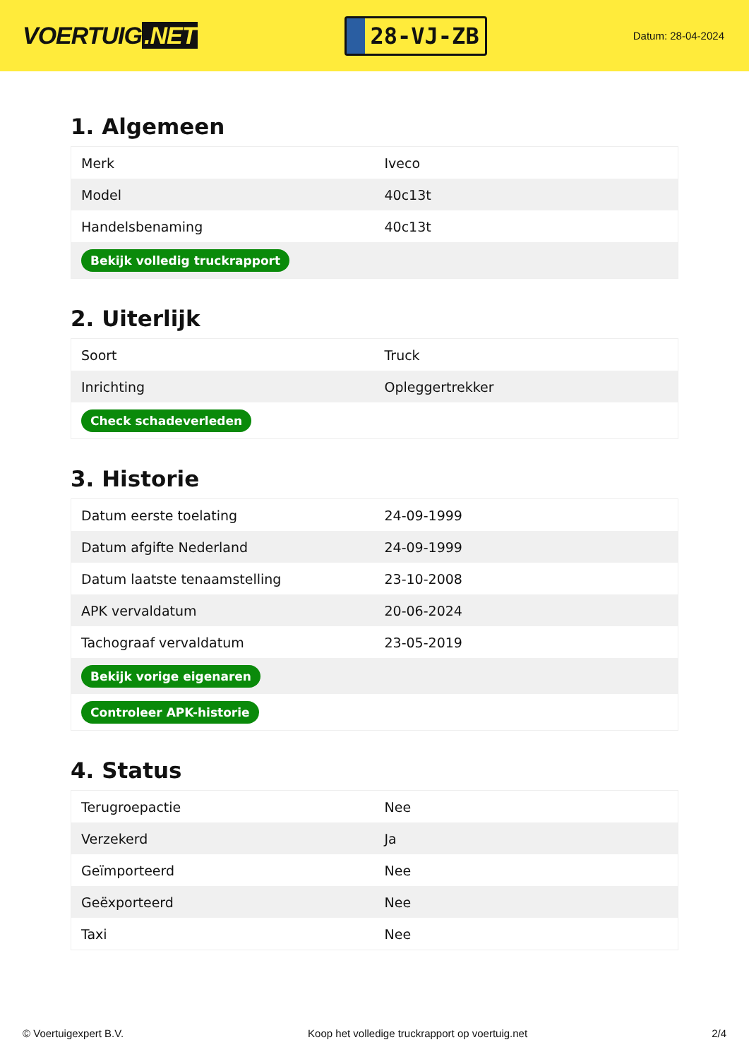VOERTUIG.NET
28-VJ-ZB
Datum: 28-04-2024
1. Algemeen
| Merk | Iveco |
| Model | 40c13t |
| Handelsbenaming | 40c13t |
| Bekijk volledig truckrapport | |
2. Uiterlijk
| Soort | Truck |
| Inrichting | Opleggertrekker |
| Check schadeverleden | |
3. Historie
| Datum eerste toelating | 24-09-1999 |
| Datum afgifte Nederland | 24-09-1999 |
| Datum laatste tenaamstelling | 23-10-2008 |
| APK vervaldatum | 20-06-2024 |
| Tachograaf vervaldatum | 23-05-2019 |
| Bekijk vorige eigenaren | |
| Controleer APK-historie | |
4. Status
| Terugroepactie | Nee |
| Verzekerd | Ja |
| Geïmporteerd | Nee |
| Geëxporteerd | Nee |
| Taxi | Nee |
© Voertuigexpert B.V. Koop het volledige truckrapport op voertuig.net 2/4